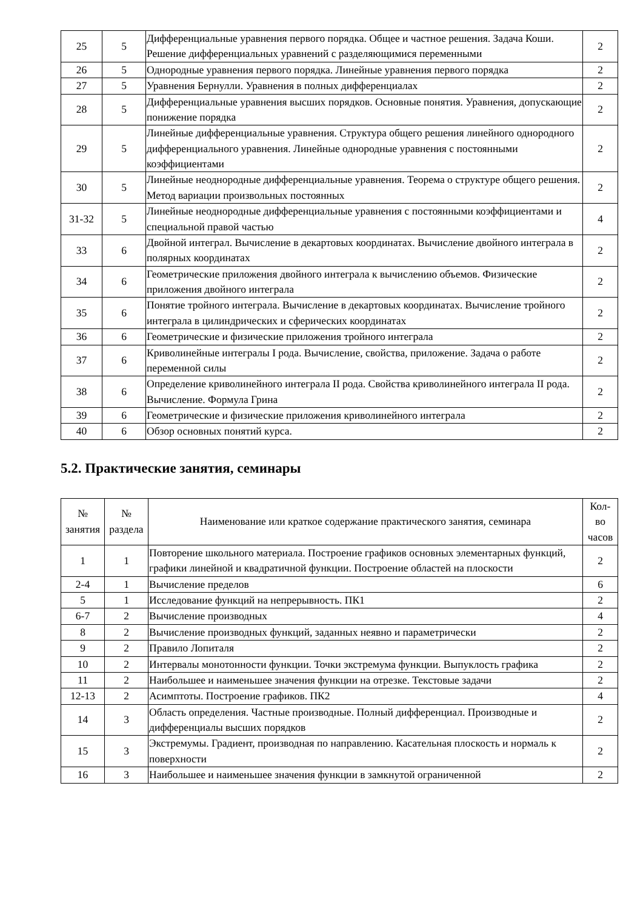| 25 | 5 | Дифференциальные уравнения первого порядка. Общее и частное решения. Задача Коши. Решение дифференциальных уравнений с разделяющимися переменными | 2 |
| 26 | 5 | Однородные уравнения первого порядка. Линейные уравнения первого порядка | 2 |
| 27 | 5 | Уравнения Бернулли. Уравнения в полных дифференциалах | 2 |
| 28 | 5 | Дифференциальные уравнения высших порядков. Основные понятия. Уравнения, допускающие понижение порядка | 2 |
| 29 | 5 | Линейные дифференциальные уравнения. Структура общего решения линейного однородного дифференциального уравнения. Линейные однородные уравнения с постоянными коэффициентами | 2 |
| 30 | 5 | Линейные неоднородные дифференциальные уравнения. Теорема о структуре общего решения. Метод вариации произвольных постоянных | 2 |
| 31-32 | 5 | Линейные неоднородные дифференциальные уравнения с постоянными коэффициентами и специальной правой частью | 4 |
| 33 | 6 | Двойной интеграл. Вычисление в декартовых координатах. Вычисление двойного интеграла в полярных координатах | 2 |
| 34 | 6 | Геометрические приложения двойного интеграла к вычислению объемов. Физические приложения двойного интеграла | 2 |
| 35 | 6 | Понятие тройного интеграла. Вычисление в декартовых координатах. Вычисление тройного интеграла в цилиндрических и сферических координатах | 2 |
| 36 | 6 | Геометрические и физические приложения тройного интеграла | 2 |
| 37 | 6 | Криволинейные интегралы I рода. Вычисление, свойства, приложение. Задача о работе переменной силы | 2 |
| 38 | 6 | Определение криволинейного интеграла II рода. Свойства криволинейного интеграла II рода. Вычисление. Формула Грина | 2 |
| 39 | 6 | Геометрические и физические приложения криволинейного интеграла | 2 |
| 40 | 6 | Обзор основных понятий курса. | 2 |
5.2. Практические занятия, семинары
| № занятия | № раздела | Наименование или краткое содержание практического занятия, семинара | Кол- во часов |
| --- | --- | --- | --- |
| 1 | 1 | Повторение школьного материала. Построение графиков основных элементарных функций, графики линейной и квадратичной функции. Построение областей на плоскости | 2 |
| 2-4 | 1 | Вычисление пределов | 6 |
| 5 | 1 | Исследование функций на непрерывность. ПК1 | 2 |
| 6-7 | 2 | Вычисление производных | 4 |
| 8 | 2 | Вычисление производных функций, заданных неявно и параметрически | 2 |
| 9 | 2 | Правило Лопиталя | 2 |
| 10 | 2 | Интервалы монотонности функции. Точки экстремума функции. Выпуклость графика | 2 |
| 11 | 2 | Наибольшее и наименьшее значения функции на отрезке. Текстовые задачи | 2 |
| 12-13 | 2 | Асимптоты. Построение графиков. ПК2 | 4 |
| 14 | 3 | Область определения. Частные производные. Полный дифференциал. Производные и дифференциалы высших порядков | 2 |
| 15 | 3 | Экстремумы. Градиент, производная по направлению. Касательная плоскость и нормаль к поверхности | 2 |
| 16 | 3 | Наибольшее и наименьшее значения функции в замкнутой ограниченной | 2 |